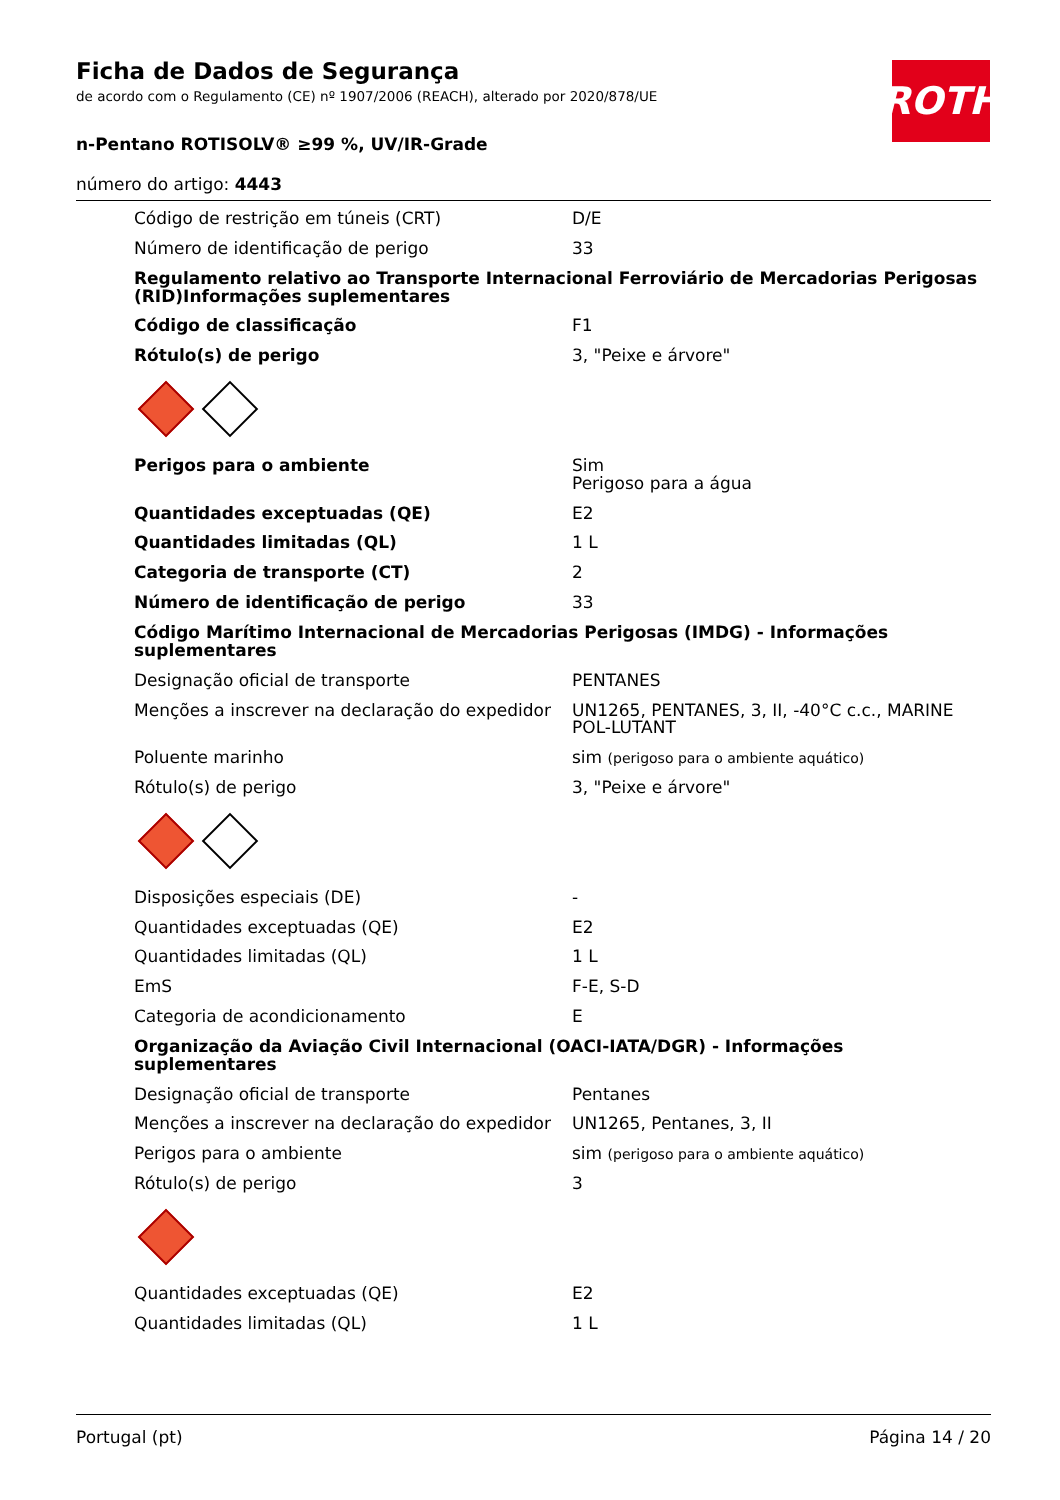Ficha de Dados de Segurança
de acordo com o Regulamento (CE) nº 1907/2006 (REACH), alterado por 2020/878/UE
n-Pentano ROTISOLV® ≥99 %, UV/IR-Grade
número do artigo: 4443
ROTH
| Código de restrição em túneis (CRT) | D/E |
| Número de identificação de perigo | 33 |
| Regulamento relativo ao Transporte Internacional Ferroviário de Mercadorias Perigosas (RID)Informações suplementares | |
| Código de classificação | F1 |
| Rótulo(s) de perigo | 3, "Peixe e árvore" |
| Perigos para o ambiente | Sim Perigoso para a água |
| Quantidades exceptuadas (QE) | E2 |
| Quantidades limitadas (QL) | 1 L |
| Categoria de transporte (CT) | 2 |
| Número de identificação de perigo | 33 |
| Código Marítimo Internacional de Mercadorias Perigosas (IMDG) - Informações suplementares | |
| Designação oficial de transporte | PENTANES |
| Menções a inscrever na declaração do expedidor | UN1265, PENTANES, 3, II, -40°C c.c., MARINE POL-LUTANT |
| Poluente marinho | sim (perigoso para o ambiente aquático) |
| Rótulo(s) de perigo | 3, "Peixe e árvore" |
| Disposições especiais (DE) | - |
| Quantidades exceptuadas (QE) | E2 |
| Quantidades limitadas (QL) | 1 L |
| EmS | F-E, S-D |
| Categoria de acondicionamento | E |
| Organização da Aviação Civil Internacional (OACI-IATA/DGR) - Informações suplementares | |
| Designação oficial de transporte | Pentanes |
| Menções a inscrever na declaração do expedidor | UN1265, Pentanes, 3, II |
| Perigos para o ambiente | sim (perigoso para o ambiente aquático) |
| Rótulo(s) de perigo | 3 |
| Quantidades exceptuadas (QE) | E2 |
| Quantidades limitadas (QL) | 1 L |
Portugal (pt) Página 14 / 20